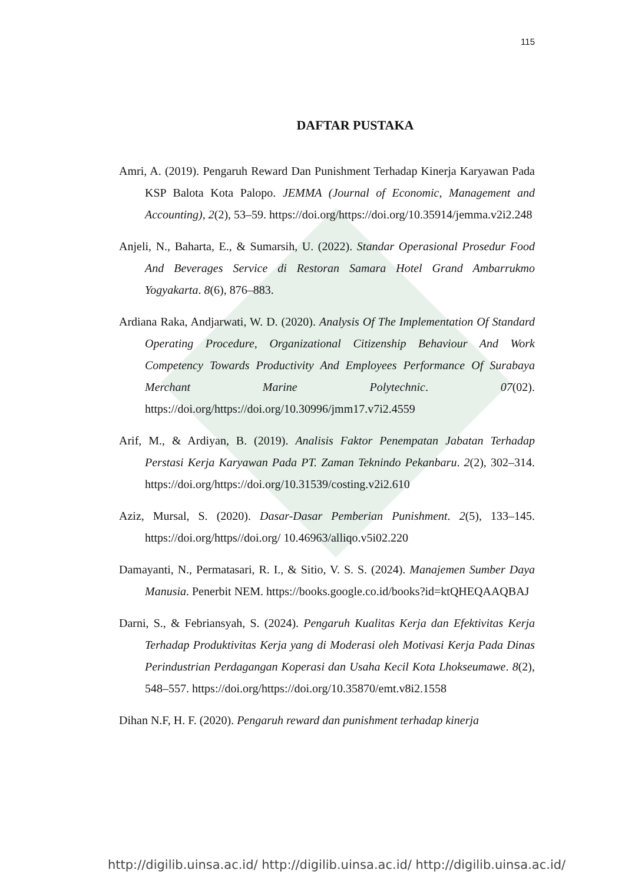115
DAFTAR PUSTAKA
Amri, A. (2019). Pengaruh Reward Dan Punishment Terhadap Kinerja Karyawan Pada KSP Balota Kota Palopo. JEMMA (Journal of Economic, Management and Accounting), 2(2), 53–59. https://doi.org/https://doi.org/10.35914/jemma.v2i2.248
Anjeli, N., Baharta, E., & Sumarsih, U. (2022). Standar Operasional Prosedur Food And Beverages Service di Restoran Samara Hotel Grand Ambarrukmo Yogyakarta. 8(6), 876–883.
Ardiana Raka, Andjarwati, W. D. (2020). Analysis Of The Implementation Of Standard Operating Procedure, Organizational Citizenship Behaviour And Work Competency Towards Productivity And Employees Performance Of Surabaya Merchant Marine Polytechnic. 07(02). https://doi.org/https://doi.org/10.30996/jmm17.v7i2.4559
Arif, M., & Ardiyan, B. (2019). Analisis Faktor Penempatan Jabatan Terhadap Perstasi Kerja Karyawan Pada PT. Zaman Teknindo Pekanbaru. 2(2), 302–314. https://doi.org/https://doi.org/10.31539/costing.v2i2.610
Aziz, Mursal, S. (2020). Dasar-Dasar Pemberian Punishment. 2(5), 133–145. https://doi.org/https//doi.org/ 10.46963/alliqo.v5i02.220
Damayanti, N., Permatasari, R. I., & Sitio, V. S. S. (2024). Manajemen Sumber Daya Manusia. Penerbit NEM. https://books.google.co.id/books?id=ktQHEQAAQBAJ
Darni, S., & Febriansyah, S. (2024). Pengaruh Kualitas Kerja dan Efektivitas Kerja Terhadap Produktivitas Kerja yang di Moderasi oleh Motivasi Kerja Pada Dinas Perindustrian Perdagangan Koperasi dan Usaha Kecil Kota Lhokseumawe. 8(2), 548–557. https://doi.org/https://doi.org/10.35870/emt.v8i2.1558
Dihan N.F, H. F. (2020). Pengaruh reward dan punishment terhadap kinerja
http://digilib.uinsa.ac.id/ http://digilib.uinsa.ac.id/ http://digilib.uinsa.ac.id/